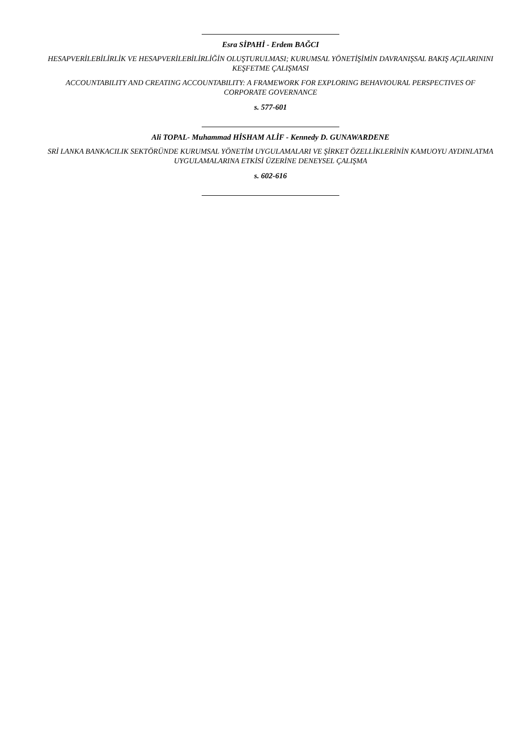Esra SİPAHİ - Erdem BAĞCI
HESAPVERİLEBİLİRLİK VE HESAPVERİLEBİLİRLİĞİN OLUŞTURULMASI; KURUMSAL YÖNETİŞİMİN DAVRANIŞSAL BAKIŞ AÇILARININI KEŞFETME ÇALIŞMASI
ACCOUNTABILITY AND CREATING ACCOUNTABILITY: A FRAMEWORK FOR EXPLORING BEHAVIOURAL PERSPECTIVES OF CORPORATE GOVERNANCE
s. 577-601
Ali TOPAL- Muhammad HİSHAM ALİF - Kennedy D. GUNAWARDENE
SRİ LANKA BANKACILIK SEKTÖRÜNDE KURUMSAL YÖNETİM UYGULAMALARI VE ŞİRKET ÖZELLİKLERİNİN KAMUOYU AYDINLATMA UYGULAMALARINA ETKİSİ ÜZERİNE DENEYSEL ÇALIŞMA
s. 602-616